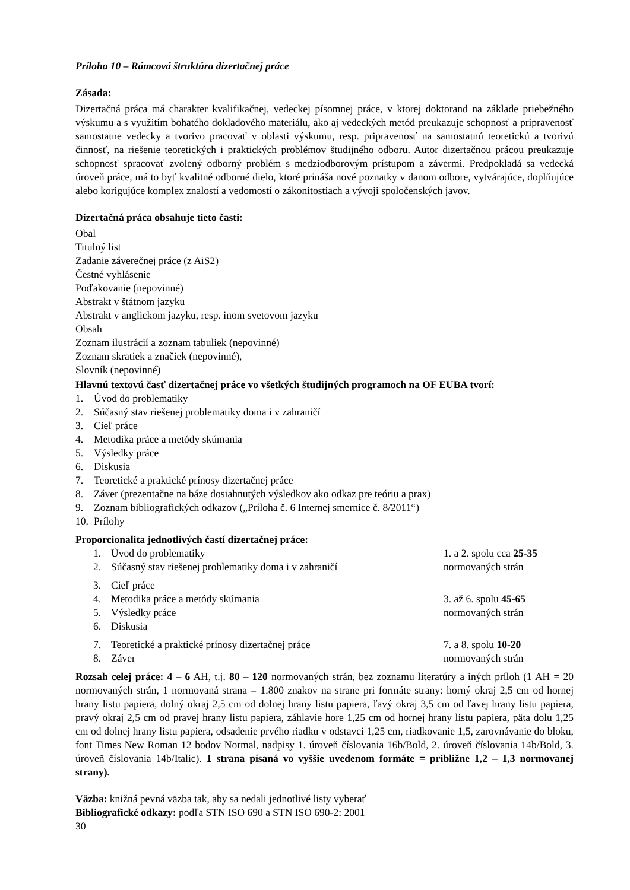Príloha 10 – Rámcová štruktúra dizertačnej práce
Zásada:
Dizertačná práca má charakter kvalifikačnej, vedeckej písomnej práce, v ktorej doktorand na základe priebežného výskumu a s využitím bohatého dokladového materiálu, ako aj vedeckých metód preukazuje schopnosť a pripravenosť samostatne vedecky a tvorivo pracovať v oblasti výskumu, resp. pripravenosť na samostatnú teoretickú a tvorivú činnosť, na riešenie teoretických i praktických problémov študijného odboru. Autor dizertačnou prácou preukazuje schopnosť spracovať zvolený odborný problém s medziodborovým prístupom a závermi. Predpokladá sa vedecká úroveň práce, má to byť kvalitné odborné dielo, ktoré prináša nové poznatky v danom odbore, vytvárajúce, doplňujúce alebo korigujúce komplex znalostí a vedomostí o zákonitostiach a vývoji spoločenských javov.
Dizertačná práca obsahuje tieto časti:
Obal
Titulný list
Zadanie záverečnej práce (z AiS2)
Čestné vyhlásenie
Poďakovanie (nepovinné)
Abstrakt v štátnom jazyku
Abstrakt v anglickom jazyku, resp. inom svetovom jazyku
Obsah
Zoznam ilustrácií a zoznam tabuliek (nepovinné)
Zoznam skratiek a značiek (nepovinné),
Slovník (nepovinné)
Hlavnú textovú časť dizertačnej práce vo všetkých študijných programoch na OF EUBA tvorí:
1. Úvod do problematiky
2. Súčasný stav riešenej problematiky doma i v zahraničí
3. Cieľ práce
4. Metodika práce a metódy skúmania
5. Výsledky práce
6. Diskusia
7. Teoretické a praktické prínosy dizertačnej práce
8. Záver (prezentačne na báze dosiahnutých výsledkov ako odkaz pre teóriu a prax)
9. Zoznam bibliografických odkazov („Príloha č. 6 Internej smernice č. 8/2011“)
10. Prílohy
Proporcionalita jednotlivých častí dizertačnej práce:
1. Úvod do problematiky 1. a 2. spolu cca 25-35
2. Súčasný stav riešenej problematiky doma i v zahraničí normovaných strán
3. Cieľ práce
4. Metodika práce a metódy skúmania 3. až 6. spolu 45-65
5. Výsledky práce normovaných strán
6. Diskusia
7. Teoretické a praktické prínosy dizertačnej práce 7. a 8. spolu 10-20
8. Záver normovaných strán
Rozsah celej práce: 4 – 6 AH, t.j. 80 – 120 normovaných strán, bez zoznamu literatúry a iných príloh (1 AH = 20 normovaných strán, 1 normovaná strana = 1.800 znakov na strane pri formáte strany: horný okraj 2,5 cm od hornej hrany listu papiera, dolný okraj 2,5 cm od dolnej hrany listu papiera, ľavý okraj 3,5 cm od ľavej hrany listu papiera, pravý okraj 2,5 cm od pravej hrany listu papiera, záhlavie hore 1,25 cm od hornej hrany listu papiera, päta dolu 1,25 cm od dolnej hrany listu papiera, odsadenie prvého riadku v odstavci 1,25 cm, riadkovanie 1,5, zarovnávanie do bloku, font Times New Roman 12 bodov Normal, nadpisy 1. úroveň číslovania 16b/Bold, 2. úroveň číslovania 14b/Bold, 3. úroveň číslovania 14b/Italic). 1 strana písaná vo vyššie uvedenom formáte = približne 1,2 – 1,3 normovanej strany).
Väzba: knižná pevná väzba tak, aby sa nedali jednotlivé listy vyberať
Bibliografické odkazy: podľa STN ISO 690 a STN ISO 690-2: 2001
30